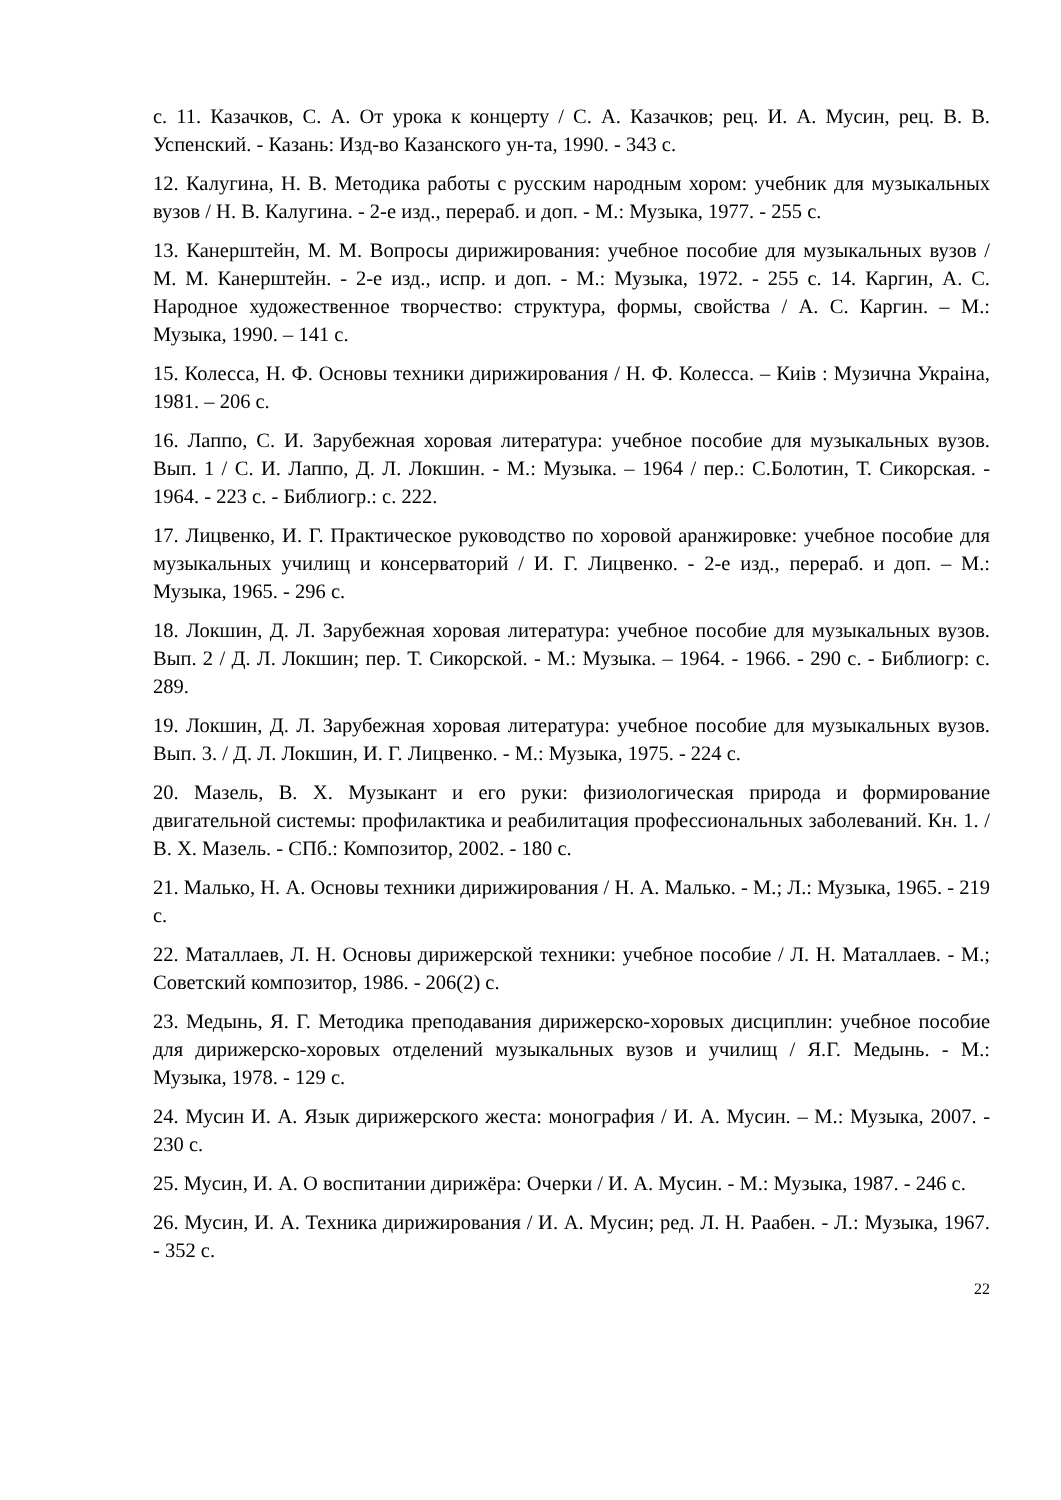с. 11. Казачков, С. А. От урока к концерту / С. А. Казачков; рец. И. А. Мусин, рец. В. В. Успенский. - Казань: Изд-во Казанского ун-та, 1990. - 343 с.
12. Калугина, Н. В. Методика работы с русским народным хором: учебник для музыкальных вузов / Н. В. Калугина. - 2-е изд., перераб. и доп. - М.: Музыка, 1977. - 255 с.
13. Канерштейн, М. М. Вопросы дирижирования: учебное пособие для музыкальных вузов / М. М. Канерштейн. - 2-е изд., испр. и доп. - М.: Музыка, 1972. - 255 с. 14. Каргин, А. С. Народное художественное творчество: структура, формы, свойства / А. С. Каргин. – М.: Музыка, 1990. – 141 с.
15. Колесса, Н. Ф. Основы техники дирижирования / Н. Ф. Колесса. – Киів : Музична Украіна, 1981. – 206 с.
16. Лаппо, С. И. Зарубежная хоровая литература: учебное пособие для музыкальных вузов. Вып. 1 / С. И. Лаппо, Д. Л. Локшин. - М.: Музыка. – 1964 / пер.: С.Болотин, Т. Сикорская. - 1964. - 223 с. - Библиогр.: с. 222.
17. Лицвенко, И. Г. Практическое руководство по хоровой аранжировке: учебное пособие для музыкальных училищ и консерваторий / И. Г. Лицвенко. - 2-е изд., перераб. и доп. – М.: Музыка, 1965. - 296 с.
18. Локшин, Д. Л. Зарубежная хоровая литература: учебное пособие для музыкальных вузов. Вып. 2 / Д. Л. Локшин; пер. Т. Сикорской. - М.: Музыка. – 1964. - 1966. - 290 с. - Библиогр: с. 289.
19. Локшин, Д. Л. Зарубежная хоровая литература: учебное пособие для музыкальных вузов. Вып. 3. / Д. Л. Локшин, И. Г. Лицвенко. - М.: Музыка, 1975. - 224 с.
20. Мазель, В. Х. Музыкант и его руки: физиологическая природа и формирование двигательной системы: профилактика и реабилитация профессиональных заболеваний. Кн. 1. / В. Х. Мазель. - СПб.: Композитор, 2002. - 180 с.
21. Малько, Н. А. Основы техники дирижирования / Н. А. Малько. - М.; Л.: Музыка, 1965. - 219 с.
22. Маталлаев, Л. Н. Основы дирижерской техники: учебное пособие / Л. Н. Маталлаев. - М.; Советский композитор, 1986. - 206(2) с.
23. Медынь, Я. Г. Методика преподавания дирижерско-хоровых дисциплин: учебное пособие для дирижерско-хоровых отделений музыкальных вузов и училищ / Я.Г. Медынь. - М.: Музыка, 1978. - 129 с.
24. Мусин И. А. Язык дирижерского жеста: монография / И. А. Мусин. – М.: Музыка, 2007. - 230 с.
25. Мусин, И. А. О воспитании дирижёра: Очерки / И. А. Мусин. - М.: Музыка, 1987. - 246 с.
26. Мусин, И. А. Техника дирижирования / И. А. Мусин; ред. Л. Н. Раабен. - Л.: Музыка, 1967. - 352 с.
22